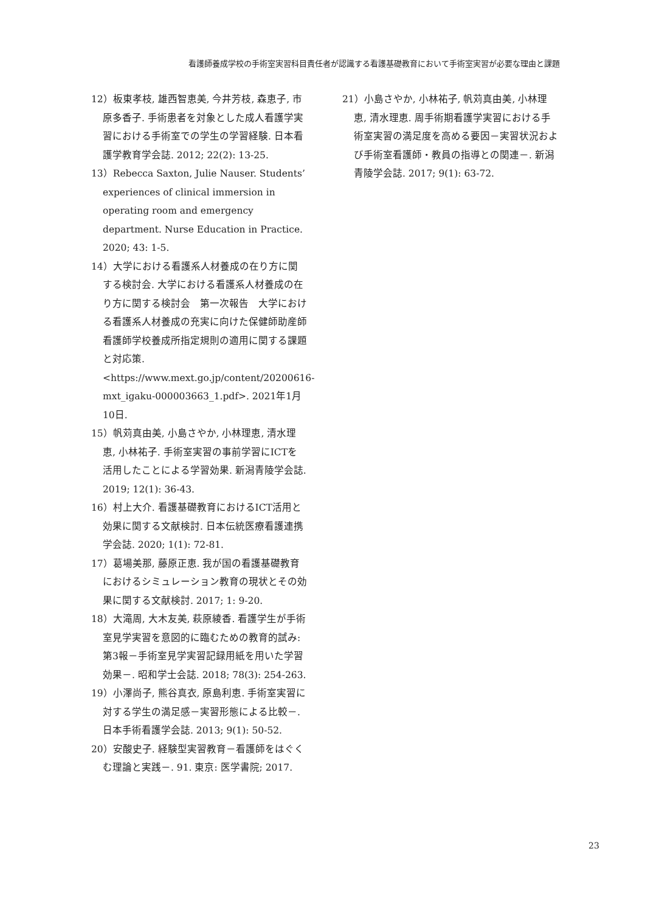看護師養成学校の手術室実習科目責任者が認識する看護基礎教育において手術室実習が必要な理由と課題
12）板東孝枝, 雄西智恵美, 今井芳枝, 森恵子, 市原多香子. 手術患者を対象とした成人看護学実習における手術室での学生の学習経験. 日本看護学教育学会誌. 2012; 22(2): 13-25.
13）Rebecca Saxton, Julie Nauser. Students’ experiences of clinical immersion in operating room and emergency department. Nurse Education in Practice. 2020; 43: 1-5.
14）大学における看護系人材養成の在り方に関する検討会. 大学における看護系人材養成の在り方に関する検討会　第一次報告　大学における看護系人材養成の充実に向けた保健師助産師看護師学校養成所指定規則の適用に関する課題と対応策. <https://www.mext.go.jp/content/20200616-mxt_igaku-000003663_1.pdf>. 2021年1月10日.
15）帆苅真由美, 小島さやか, 小林理恵, 清水理恵, 小林祐子. 手術室実習の事前学習にICTを活用したことによる学習効果. 新潟青陵学会誌. 2019; 12(1): 36-43.
16）村上大介. 看護基礎教育におけるICT活用と効果に関する文献検討. 日本伝統医療看護連携学会誌. 2020; 1(1): 72-81.
17）葛場美那, 藤原正恵. 我が国の看護基礎教育におけるシミュレーション教育の現状とその効果に関する文献検討. 2017; 1: 9-20.
18）大滝周, 大木友美, 萩原綾香. 看護学生が手術室見学実習を意図的に臨むための教育的試み: 第3報－手術室見学実習記録用紙を用いた学習効果－. 昭和学士会誌. 2018; 78(3): 254-263.
19）小澤尚子, 熊谷真衣, 原島利恵. 手術室実習に対する学生の満足感－実習形態による比較－. 日本手術看護学会誌. 2013; 9(1): 50-52.
20）安酸史子. 経験型実習教育－看護師をはぐくむ理論と実践－. 91. 東京: 医学書院; 2017.
21）小島さやか, 小林祐子, 帆苅真由美, 小林理恵, 清水理恵. 周手術期看護学実習における手術室実習の満足度を高める要因－実習状況および手術室看護師・教員の指導との関連－. 新潟青陵学会誌. 2017; 9(1): 63-72.
23